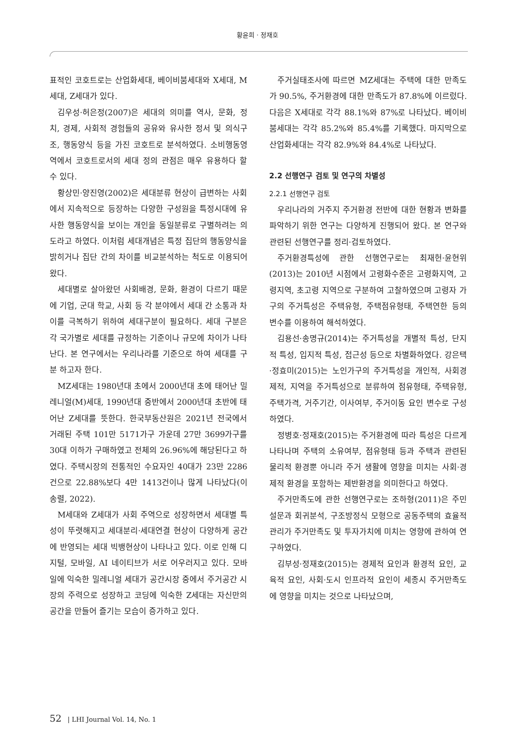황윤희 · 정재호
표적인 코호트로는 산업화세대, 베이비붐세대와 X세대, M세대, Z세대가 있다.
김우성·허은정(2007)은 세대의 의미를 역사, 문화, 정치, 경제, 사회적 경험들의 공유와 유사한 정서 및 의식구조, 행동양식 등을 가진 코호트로 분석하였다. 소비행동영역에서 코호트로서의 세대 정의 관점은 매우 유용하다 할 수 있다.
황상민·양진영(2002)은 세대분류 현상이 급변하는 사회에서 지속적으로 등장하는 다양한 구성원을 특정시대에 유사한 행동양식을 보이는 개인을 동일분류로 구별하려는 의도라고 하였다. 이처럼 세대개념은 특정 집단의 행동양식을 밝히거나 집단 간의 차이를 비교분석하는 척도로 이용되어 왔다.
세대별로 살아왔던 사회배경, 문화, 환경이 다르기 때문에 기업, 군대 학교, 사회 등 각 분야에서 세대 간 소통과 차이를 극복하기 위하여 세대구분이 필요하다. 세대 구분은 각 국가별로 세대를 규정하는 기준이나 규모에 차이가 나타난다. 본 연구에서는 우리나라를 기준으로 하여 세대를 구분 하고자 한다.
MZ세대는 1980년대 초에서 2000년대 초에 태어난 밀레니얼(M)세대, 1990년대 중반에서 2000년대 초반에 태어난 Z세대를 뜻한다. 한국부동산원은 2021년 전국에서 거래된 주택 101만 5171가구 가운데 27만 3699가구를 30대 이하가 구매하였고 전체의 26.96%에 해당된다고 하였다. 주택시장의 전통적인 수요자인 40대가 23만 2286건으로 22.88%보다 4만 1413건이나 많게 나타났다(이송렬, 2022).
M세대와 Z세대가 사회 주역으로 성장하면서 세대별 특성이 뚜렷해지고 세대분리·세대연결 현상이 다양하게 공간에 반영되는 세대 빅뱅현상이 나타나고 있다. 이로 인해 디지털, 모바일, AI 네이티브가 서로 어우러지고 있다. 모바일에 익숙한 밀레니얼 세대가 공간시장 중에서 주거공간 시장의 주력으로 성장하고 코딩에 익숙한 Z세대는 자신만의 공간을 만들어 즐기는 모습이 증가하고 있다.
주거실태조사에 따르면 MZ세대는 주택에 대한 만족도가 90.5%, 주거환경에 대한 만족도가 87.8%에 이르렀다. 다음은 X세대로 각각 88.1%와 87%로 나타났다. 베이비붐세대는 각각 85.2%와 85.4%를 기록했다. 마지막으로 산업화세대는 각각 82.9%와 84.4%로 나타났다.
2.2 선행연구 검토 및 연구의 차별성
2.2.1 선행연구 검토
우리나라의 거주지 주거환경 전반에 대한 현황과 변화를 파악하기 위한 연구는 다양하게 진행되어 왔다. 본 연구와 관련된 선행연구를 정리·검토하였다.
주거환경특성에 관한 선행연구로는 최재헌·윤현위(2013)는 2010년 시점에서 고령화수준은 고령화지역, 고령지역, 초고령 지역으로 구분하여 고찰하였으며 고령자 가구의 주거특성은 주택유형, 주택점유형태, 주택연한 등의 변수를 이용하여 해석하였다.
김용선·송명규(2014)는 주거특성을 개별적 특성, 단지적 특성, 입지적 특성, 접근성 등으로 차별화하였다. 강은택·정효미(2015)는 노인가구의 주거특성을 개인적, 사회경제적, 지역을 주거특성으로 분류하여 점유형태, 주택유형, 주택가격, 거주기간, 이사여부, 주거이동 요인 변수로 구성하였다.
정병호·정재호(2015)는 주거환경에 따라 특성은 다르게 나타나며 주택의 소유여부, 점유형태 등과 주택과 관련된 물리적 환경뿐 아니라 주거 생활에 영향을 미치는 사회·경제적 환경을 포함하는 제반환경을 의미한다고 하였다.
주거만족도에 관한 선행연구로는 조하형(2011)은 주민설문과 회귀분석, 구조방정식 모형으로 공동주택의 효율적 관리가 주거만족도 및 투자가치에 미치는 영향에 관하여 연구하였다.
김부성·정재호(2015)는 경제적 요인과 환경적 요인, 교육적 요인, 사회·도시 인프라적 요인이 세종시 주거만족도에 영향을 미치는 것으로 나타났으며,
52 | LHI Journal Vol. 14, No. 1